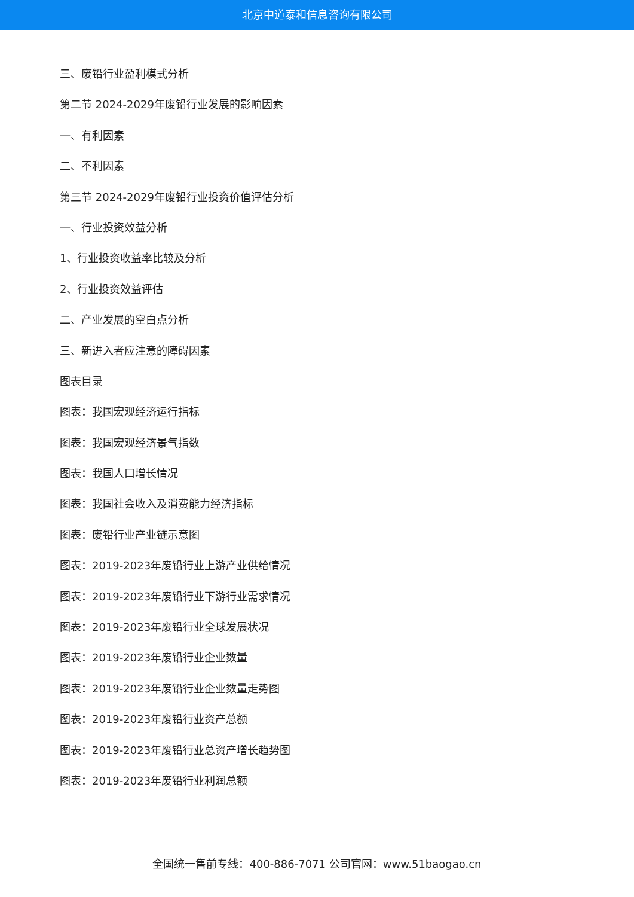北京中道泰和信息咨询有限公司
三、废铅行业盈利模式分析
第二节 2024-2029年废铅行业发展的影响因素
一、有利因素
二、不利因素
第三节 2024-2029年废铅行业投资价值评估分析
一、行业投资效益分析
1、行业投资收益率比较及分析
2、行业投资效益评估
二、产业发展的空白点分析
三、新进入者应注意的障碍因素
图表目录
图表：我国宏观经济运行指标
图表：我国宏观经济景气指数
图表：我国人口增长情况
图表：我国社会收入及消费能力经济指标
图表：废铅行业产业链示意图
图表：2019-2023年废铅行业上游产业供给情况
图表：2019-2023年废铅行业下游行业需求情况
图表：2019-2023年废铅行业全球发展状况
图表：2019-2023年废铅行业企业数量
图表：2019-2023年废铅行业企业数量走势图
图表：2019-2023年废铅行业资产总额
图表：2019-2023年废铅行业总资产增长趋势图
图表：2019-2023年废铅行业利润总额
全国统一售前专线：400-886-7071 公司官网：www.51baogao.cn